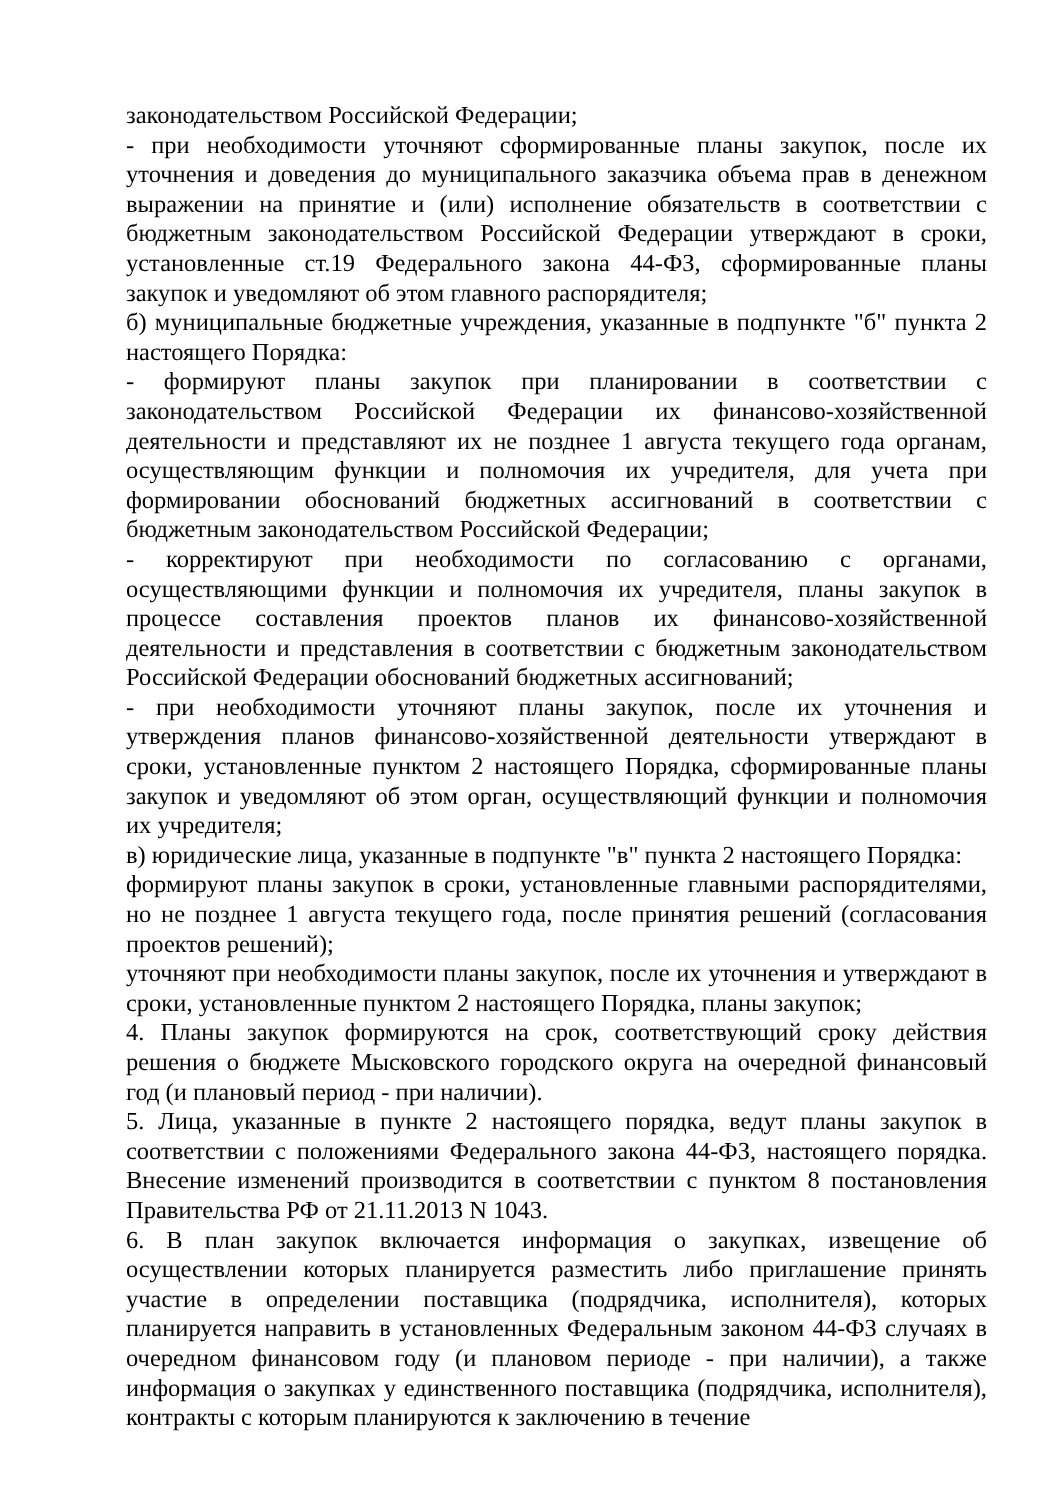законодательством Российской Федерации;
- при необходимости уточняют сформированные планы закупок, после их уточнения и доведения до муниципального заказчика объема прав в денежном выражении на принятие и (или) исполнение обязательств в соответствии с бюджетным законодательством Российской Федерации утверждают в сроки, установленные ст.19 Федерального закона 44-ФЗ, сформированные планы закупок и уведомляют об этом главного распорядителя;
б) муниципальные бюджетные учреждения, указанные в подпункте "б" пункта 2 настоящего Порядка:
- формируют планы закупок при планировании в соответствии с законодательством Российской Федерации их финансово-хозяйственной деятельности и представляют их не позднее 1 августа текущего года органам, осуществляющим функции и полномочия их учредителя, для учета при формировании обоснований бюджетных ассигнований в соответствии с бюджетным законодательством Российской Федерации;
- корректируют при необходимости по согласованию с органами, осуществляющими функции и полномочия их учредителя, планы закупок в процессе составления проектов планов их финансово-хозяйственной деятельности и представления в соответствии с бюджетным законодательством Российской Федерации обоснований бюджетных ассигнований;
- при необходимости уточняют планы закупок, после их уточнения и утверждения планов финансово-хозяйственной деятельности утверждают в сроки, установленные пунктом 2 настоящего Порядка, сформированные планы закупок и уведомляют об этом орган, осуществляющий функции и полномочия их учредителя;
в) юридические лица, указанные в подпункте "в" пункта 2 настоящего Порядка:
формируют планы закупок в сроки, установленные главными распорядителями, но не позднее 1 августа текущего года, после принятия решений (согласования проектов решений);
уточняют при необходимости планы закупок, после их уточнения и утверждают в сроки, установленные пунктом 2 настоящего Порядка, планы закупок;
4. Планы закупок формируются на срок, соответствующий сроку действия решения о бюджете Мысковского городского округа на очередной финансовый год (и плановый период - при наличии).
5. Лица, указанные в пункте 2 настоящего порядка, ведут планы закупок в соответствии с положениями Федерального закона 44-ФЗ, настоящего порядка. Внесение изменений производится в соответствии с пунктом 8 постановления Правительства РФ от 21.11.2013 N 1043.
6. В план закупок включается информация о закупках, извещение об осуществлении которых планируется разместить либо приглашение принять участие в определении поставщика (подрядчика, исполнителя), которых планируется направить в установленных Федеральным законом 44-ФЗ случаях в очередном финансовом году (и плановом периоде - при наличии), а также информация о закупках у единственного поставщика (подрядчика, исполнителя), контракты с которым планируются к заключению в течение